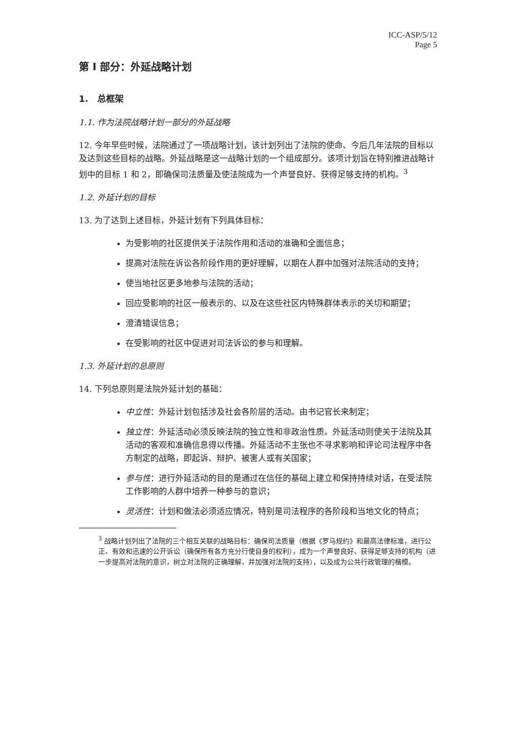ICC-ASP/5/12
Page 5
第 I 部分：外延战略计划
1. 总框架
1.1. 作为法院战略计划一部分的外延战略
12. 今年早些时候，法院通过了一项战略计划，该计划列出了法院的使命、今后几年法院的目标以及达到这些目标的战略。外延战略是这一战略计划的一个组成部分。该项计划旨在特别推进战略计划中的目标 1 和 2，即确保司法质量及使法院成为一个声誉良好、获得足够支持的机构。<sup>3</sup>
1.2. 外延计划的目标
13. 为了达到上述目标，外延计划有下列具体目标：
为受影响的社区提供关于法院作用和活动的准确和全面信息；
提高对法院在诉讼各阶段作用的更好理解，以期在人群中加强对法院活动的支持；
使当地社区更多地参与法院的活动；
回应受影响的社区一般表示的、以及在这些社区内特殊群体表示的关切和期望；
澄清错误信息；
在受影响的社区中促进对司法诉讼的参与和理解。
1.3. 外延计划的总原则
14. 下列总原则是法院外延计划的基础：
中立性：外延计划包括涉及社会各阶层的活动。由书记官长来制定；
独立性：外延活动必须反映法院的独立性和非政治性质。外延活动则使关于法院及其活动的客观和准确信息得以传播。外延活动不主张也不寻求影响和评论司法程序中各方制定的战略，即起诉、辩护、被害人或有关国家；
参与性：进行外延活动的目的是通过在信任的基础上建立和保持持续对话，在受法院工作影响的人群中培养一种参与的意识；
灵活性：计划和做法必须适应情况，特别是司法程序的各阶段和当地文化的特点；
<sup>3</sup> 战略计划列出了法院的三个相互关联的战略目标：确保司法质量（根据《罗马规约》和最高法律标准，进行公正、有效和迅速的公开诉讼（确保所有各方充分行使自身的权利），成为一个声誉良好、获得足够支持的机构（进一步提高对法院的意识，树立对法院的正确理解，并加强对法院的支持），以及成为公共行政管理的楷模。